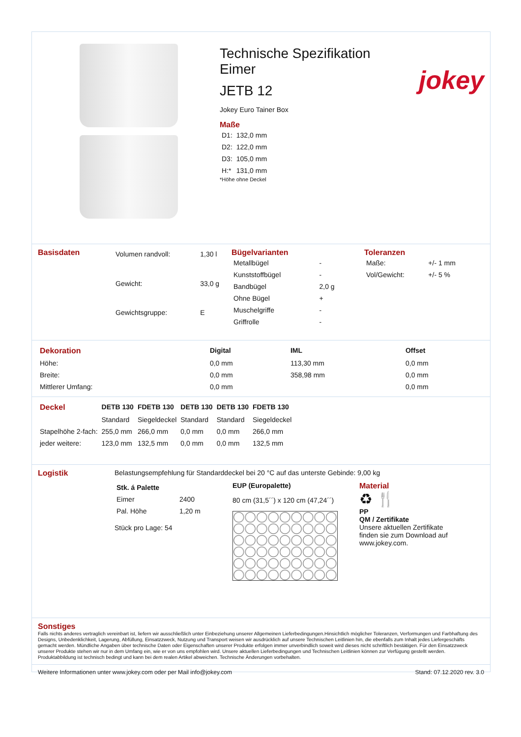Technische Spezifikation
Eimer
JETB 12
jokey
Jokey Euro Tainer Box
Maße
| D1: | 132,0 mm |
| D2: | 122,0 mm |
| D3: | 105,0 mm |
| H:* | 131,0 mm |
*Höhe ohne Deckel
Basisdaten
| Volumen randvoll: | 1,30 l |
| Gewicht: | 33,0 g |
| Gewichtsgruppe: | E |
Bügelvarianten
| Metallbügel | - |
| Kunststoffbügel | - |
| Bandbügel | 2,0 g |
| Ohne Bügel | + |
| Muschelgriffe | - |
| Griffrolle | - |
Toleranzen
| Maße: | +/- 1 mm |
| Vol/Gewicht: | +/- 5 % |
| Dekoration | Digital | IML | Offset |
| --- | --- | --- | --- |
| Höhe: | 0,0 mm | 113,30 mm | 0,0 mm |
| Breite: | 0,0 mm | 358,98 mm | 0,0 mm |
| Mittlerer Umfang: | 0,0 mm | | 0,0 mm |
| Deckel | DETB 130 | FDETB 130 | DETB 130 | DETB 130 | FDETB 130 |
| --- | --- | --- | --- | --- | --- |
| | Standard | Siegeldeckel | Standard | Standard | Siegeldeckel |
| Stapelhöhe 2-fach: | 255,0 mm | 266,0 mm | 0,0 mm | 0,0 mm | 266,0 mm |
| jeder weitere: | 123,0 mm | 132,5 mm | 0,0 mm | 0,0 mm | 132,5 mm |
Logistik Belastungsempfehlung für Standarddeckel bei 20 °C auf das unterste Gebinde: 9,00 kg
| Stk. á Palette | |
| --- | --- |
| Eimer | 2400 |
| Pal. Höhe | 1,20 m |
Stück pro Lage: 54
EUP (Europalette)
80 cm (31,5´´) x 120 cm (47,24´´)
Material
♻ 🍴
PP
QM / Zertifikate
Unsere aktuellen Zertifikate
finden sie zum Download auf
www.jokey.com.
Sonstiges
Falls nichts anderes vertraglich vereinbart ist, liefern wir ausschließlich unter Einbeziehung unserer Allgemeinen Lieferbedingungen.Hinsichtlich möglicher Toleranzen, Verformungen und Farbhaftung des Designs, Unbedenklichkeit, Lagerung, Abfüllung, Einsatzzweck, Nutzung und Transport weisen wir ausdrücklich auf unsere Technischen Leitlinien hin, die ebenfalls zum Inhalt jedes Liefergeschäfts gemacht werden. Mündliche Angaben über technische Daten oder Eigenschaften unserer Produkte erfolgen immer unverbindlich soweit wird dieses nicht schriftlich bestätigen. Für den Einsatzzweck unserer Produkte stehen wir nur in dem Umfang ein, wie er von uns empfohlen wird. Unsere aktuellen Lieferbedingungen und Technischen Leitlinien können zur Verfügung gestellt werden. Produktabbildung ist technisch bedingt und kann bei dem realen Artikel abweichen. Technische Änderungen vorbehalten.
Weitere Informationen unter www.jokey.com oder per Mail info@jokey.com Stand: 07.12.2020 rev. 3.0